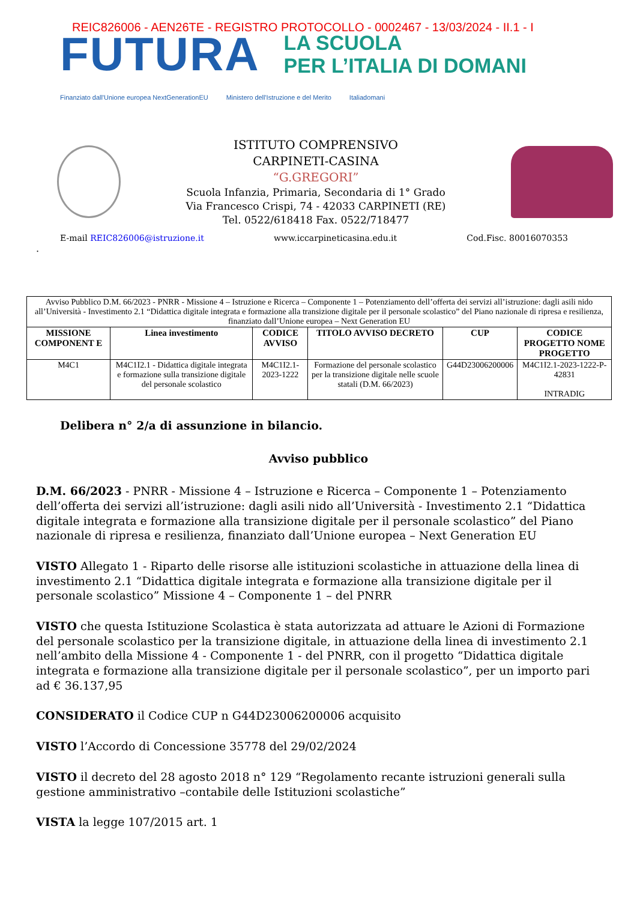REIC826006 - AEN26TE - REGISTRO PROTOCOLLO - 0002467 - 13/03/2024 - II.1 - I
FUTURA
LA SCUOLA
PER L’ITALIA DI DOMANI
Finanziato dall'Unione europea NextGenerationEU Ministero dell'Istruzione e del Merito Italiadomani
ISTITUTO COMPRENSIVO
CARPINETI-CASINA
“G.GREGORI”
Scuola Infanzia, Primaria, Secondaria di 1° Grado
Via Francesco Crispi, 74 - 42033 CARPINETI (RE)
Tel. 0522/618418 Fax. 0522/718477
E-mail REIC826006@istruzione.it www.iccarpineticasina.edu.it Cod.Fisc. 80016070353
.
| Avviso Pubblico D.M. 66/2023 - PNRR - Missione 4 – Istruzione e Ricerca – Componente 1 – Potenziamento dell’offerta dei servizi all’istruzione: dagli asili nido all’Università - Investimento 2.1 “Didattica digitale integrata e formazione alla transizione digitale per il personale scolastico” del Piano nazionale di ripresa e resilienza, finanziato dall’Unione europea – Next Generation EU | | | | | |
| MISSIONE COMPONENT E | Linea investimento | CODICE AVVISO | TITOLO AVVISO DECRETO | CUP | CODICE PROGETTO NOME PROGETTO |
| M4C1 | M4C1I2.1 - Didattica digitale integrata e formazione sulla transizione digitale del personale scolastico | M4C1I2.1-2023-1222 | Formazione del personale scolastico per la transizione digitale nelle scuole statali (D.M. 66/2023) | G44D23006200006 | M4C1I2.1-2023-1222-P-42831 INTRADIG |
Delibera n° 2/a di assunzione in bilancio.
Avviso pubblico
D.M. 66/2023 - PNRR - Missione 4 – Istruzione e Ricerca – Componente 1 – Potenziamento dell’offerta dei servizi all’istruzione: dagli asili nido all’Università - Investimento 2.1 “Didattica digitale integrata e formazione alla transizione digitale per il personale scolastico” del Piano nazionale di ripresa e resilienza, finanziato dall’Unione europea – Next Generation EU
VISTO Allegato 1 - Riparto delle risorse alle istituzioni scolastiche in attuazione della linea di investimento 2.1 “Didattica digitale integrata e formazione alla transizione digitale per il personale scolastico” Missione 4 – Componente 1 – del PNRR
VISTO che questa Istituzione Scolastica è stata autorizzata ad attuare le Azioni di Formazione del personale scolastico per la transizione digitale, in attuazione della linea di investimento 2.1 nell’ambito della Missione 4 - Componente 1 - del PNRR, con il progetto “Didattica digitale integrata e formazione alla transizione digitale per il personale scolastico”, per un importo pari ad € 36.137,95
CONSIDERATO il Codice CUP n G44D23006200006 acquisito
VISTO l’Accordo di Concessione 35778 del 29/02/2024
VISTO il decreto del 28 agosto 2018 n° 129 “Regolamento recante istruzioni generali sulla gestione amministrativo –contabile delle Istituzioni scolastiche”
VISTA la legge 107/2015 art. 1